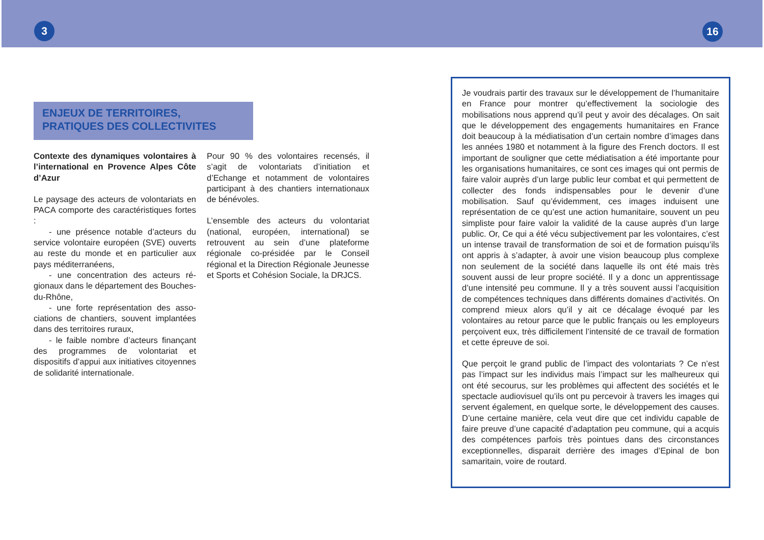3 16
ENJEUX DE TERRITOIRES,
PRATIQUES DES COLLECTIVITES
Contexte des dynamiques volontaires à l’international en Provence Alpes Côte d’Azur
Le paysage des acteurs de volontariats en PACA comporte des caractéristiques fortes :
- une présence notable d’acteurs du service volontaire européen (SVE) ouverts au reste du monde et en particulier aux pays méditerranéens,
- une concentration des acteurs ré-gionaux dans le département des Bouches-du-Rhône,
- une forte représentation des asso-ciations de chantiers, souvent implantées dans des territoires ruraux,
- le faible nombre d’acteurs finançant des programmes de volontariat et dispositifs d’appui aux initiatives citoyennes de solidarité internationale.
Pour 90 % des volontaires recensés, il s’agit de volontariats d’initiation et d’Echange et notamment de volontaires participant à des chantiers internationaux de bénévoles.
L’ensemble des acteurs du volontariat (national, européen, international) se retrouvent au sein d’une plateforme régionale co-présidée par le Conseil régional et la Direction Régionale Jeunesse et Sports et Cohésion Sociale, la DRJCS.
Je voudrais partir des travaux sur le développement de l’humanitaire en France pour montrer qu’effectivement la sociologie des mobilisations nous apprend qu’il peut y avoir des décalages. On sait que le développement des engagements humanitaires en France doit beaucoup à la médiatisation d’un certain nombre d’images dans les années 1980 et notamment à la figure des French doctors. Il est important de souligner que cette médiatisation a été importante pour les organisations humanitaires, ce sont ces images qui ont permis de faire valoir auprès d’un large public leur combat et qui permettent de collecter des fonds indispensables pour le devenir d’une mobilisation. Sauf qu’évidemment, ces images induisent une représentation de ce qu’est une action humanitaire, souvent un peu simpliste pour faire valoir la validité de la cause auprès d’un large public. Or, Ce qui a été vécu subjectivement par les volontaires, c’est un intense travail de transformation de soi et de formation puisqu’ils ont appris à s’adapter, à avoir une vision beaucoup plus complexe non seulement de la société dans laquelle ils ont été mais très souvent aussi de leur propre société. Il y a donc un apprentissage d’une intensité peu commune. Il y a très souvent aussi l’acquisition de compétences techniques dans différents domaines d’activités. On comprend mieux alors qu’il y ait ce décalage évoqué par les volontaires au retour parce que le public français ou les employeurs perçoivent eux, très difficilement l’intensité de ce travail de formation et cette épreuve de soi.
Que perçoit le grand public de l’impact des volontariats ? Ce n’est pas l’impact sur les individus mais l’impact sur les malheureux qui ont été secourus, sur les problèmes qui affectent des sociétés et le spectacle audiovisuel qu’ils ont pu percevoir à travers les images qui servent également, en quelque sorte, le développement des causes. D’une certaine manière, cela veut dire que cet individu capable de faire preuve d’une capacité d’adaptation peu commune, qui a acquis des compétences parfois très pointues dans des circonstances exceptionnelles, disparait derrière des images d’Epinal de bon samaritain, voire de routard.